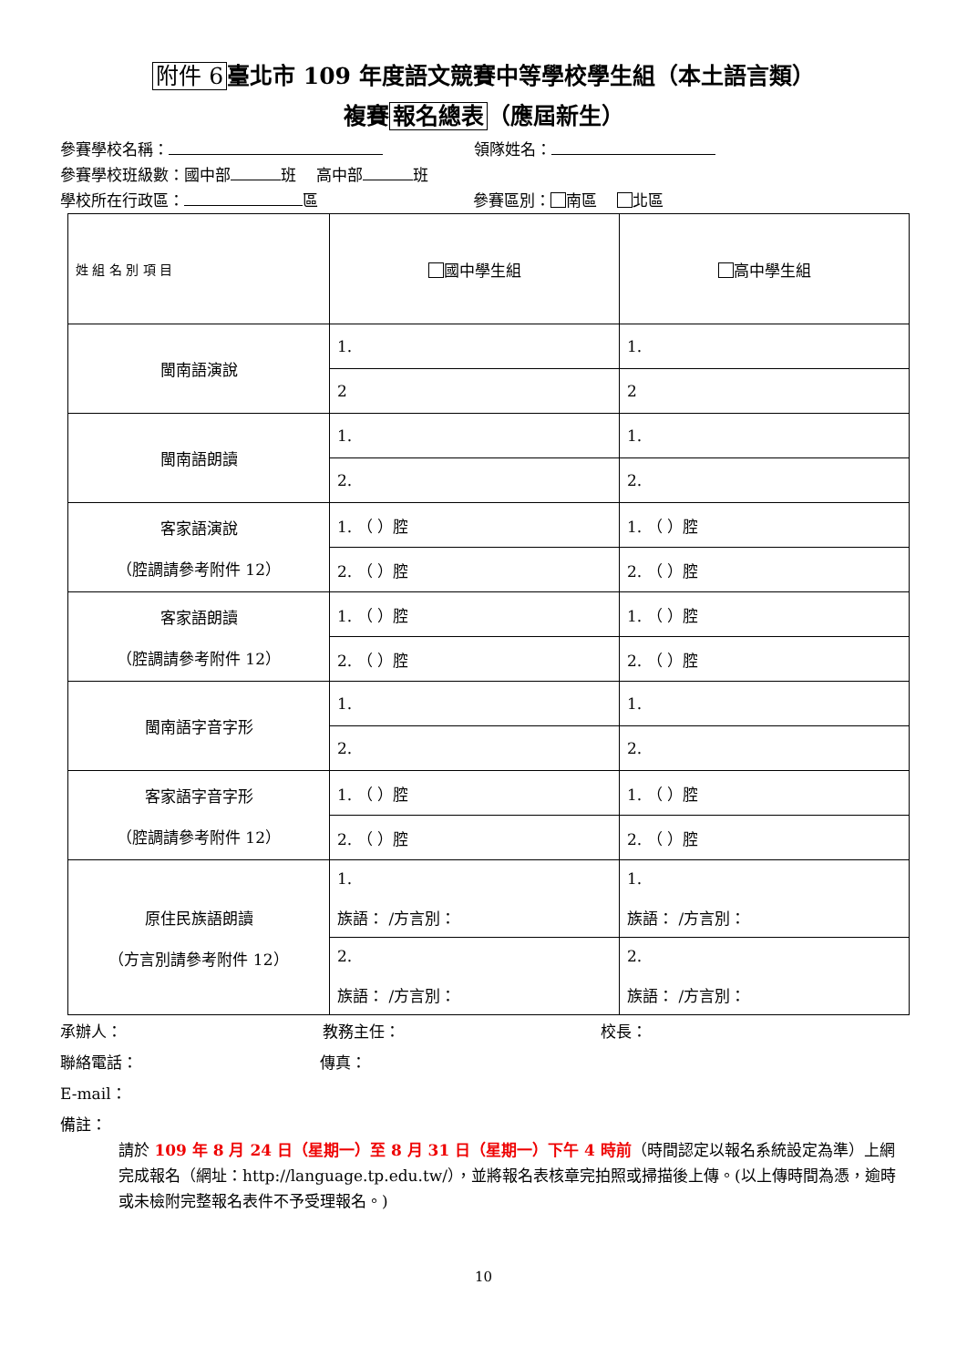附件 6 臺北市 109 年度語文競賽中等學校學生組（本土語言類）
複賽 報名總表 （應屆新生）
參賽學校名稱： 領隊姓名：
參賽學校班級數：國中部 班 高中部 班
學校所在行政區： 區 參賽區別： 南區 北區
| 姓 組 名 別 項 目 | 國中學生組 | 高中學生組 |
| 閩南語演說 | 1. | 1. |
| | 2 | 2 |
| 閩南語朗讀 | 1. | 1. |
| | 2. | 2. |
| 客家語演說 （腔調請參考附件 12） | 1. （ ）腔 | 1. （ ）腔 |
| | 2. （ ）腔 | 2. （ ）腔 |
| 客家語朗讀 （腔調請參考附件 12） | 1. （ ）腔 | 1. （ ）腔 |
| | 2. （ ）腔 | 2. （ ）腔 |
| 閩南語字音字形 | 1. | 1. |
| | 2. | 2. |
| 客家語字音字形 （腔調請參考附件 12） | 1. （ ）腔 | 1. （ ）腔 |
| | 2. （ ）腔 | 2. （ ）腔 |
| 原住民族語朗讀 （方言別請參考附件 12） | 1. 族語： /方言別： | 1. 族語： /方言別： |
| | 2. 族語： /方言別： | 2. 族語： /方言別： |
承辦人： 教務主任： 校長：
聯絡電話： 傳真：
E-mail：
備註：
請於 109 年 8 月 24 日（星期一）至 8 月 31 日（星期一）下午 4 時前（時間認定以報名系統設定為準）上網完成報名（網址：http://language.tp.edu.tw/），並將報名表核章完拍照或掃描後上傳。(以上傳時間為憑，逾時或未檢附完整報名表件不予受理報名。)
10